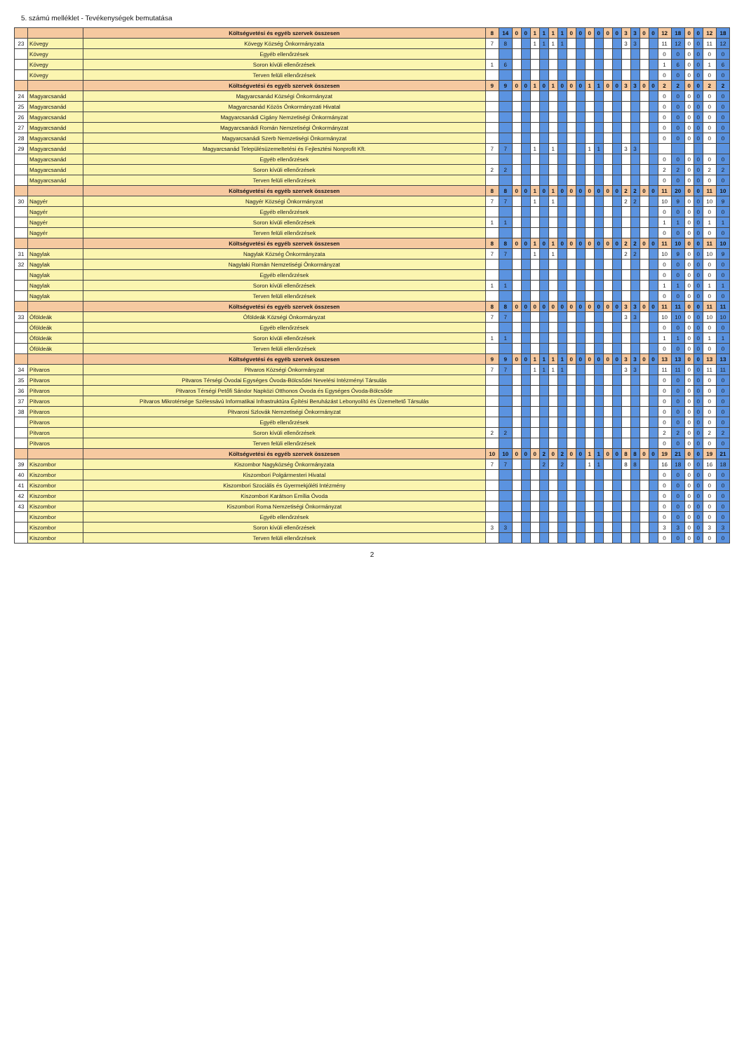5. számú melléklet - Tevékenységek bemutatása
| | | Költségvetési és egyéb szervek összesen | 8 | 14 | 0 | 0 | 1 | 1 | 1 | 1 | 0 | 0 | 0 | 0 | 0 | 0 | 3 | 3 | 0 | 0 | 12 | 18 | 0 | 0 | 12 | 18 |
| 23 | Kövegy | Kövegy Község Önkormányzata | 7 | 8 | | | 1 | 1 | 1 | 1 | | | | | | | 3 | 3 | | | 11 | 12 | 0 | 0 | 11 | 12 |
| | Kövegy | Egyéb ellenőrzések | | | | | | | | | | | | | | | | | | | 0 | 0 | 0 | 0 | 0 | 0 |
| | Kövegy | Soron kívüli ellenőrzések | 1 | 6 | | | | | | | | | | | | | | | | | 1 | 6 | 0 | 0 | 1 | 6 |
| | Kövegy | Terven felüli ellenőrzések | | | | | | | | | | | | | | | | | | | 0 | 0 | 0 | 0 | 0 | 0 |
| | | Költségvetési és egyéb szervek összesen | 9 | 9 | 0 | 0 | 1 | 0 | 1 | 0 | 0 | 0 | 1 | 1 | 0 | 0 | 3 | 3 | 0 | 0 | 2 | 2 | 0 | 0 | 2 | 2 |
| 24 | Magyarcsanád | Magyarcsanád Községi Önkormányzat | | | | | | | | | | | | | | | | | | | 0 | 0 | 0 | 0 | 0 | 0 |
| 25 | Magyarcsanád | Magyarcsanád Közös Önkormányzati Hivatal | | | | | | | | | | | | | | | | | | | 0 | 0 | 0 | 0 | 0 | 0 |
| 26 | Magyarcsanád | Magyarcsanádi Cigány Nemzetiségi Önkormányzat | | | | | | | | | | | | | | | | | | | 0 | 0 | 0 | 0 | 0 | 0 |
| 27 | Magyarcsanád | Magyarcsanádi Román Nemzetiségi Önkormányzat | | | | | | | | | | | | | | | | | | | 0 | 0 | 0 | 0 | 0 | 0 |
| 28 | Magyarcsanád | Magyarcsanádi Szerb Nemzetiségi Önkormányzat | | | | | | | | | | | | | | | | | | | 0 | 0 | 0 | 0 | 0 | 0 |
| 29 | Magyarcsanád | Magyarcsanád Településüzemeltetési és Fejlesztési Nonprofit Kft. | 7 | 7 | | | 1 | | 1 | | | | 1 | 1 | | | 3 | 3 | | | | | | | | |
| | Magyarcsanád | Egyéb ellenőrzések | | | | | | | | | | | | | | | | | | | 0 | 0 | 0 | 0 | 0 | 0 |
| | Magyarcsanád | Soron kívüli ellenőrzések | 2 | 2 | | | | | | | | | | | | | | | | | 2 | 2 | 0 | 0 | 2 | 2 |
| | Magyarcsanád | Terven felüli ellenőrzések | | | | | | | | | | | | | | | | | | | 0 | 0 | 0 | 0 | 0 | 0 |
| | | Költségvetési és egyéb szervek összesen | 8 | 8 | 0 | 0 | 1 | 0 | 1 | 0 | 0 | 0 | 0 | 0 | 0 | 0 | 2 | 2 | 0 | 0 | 11 | 20 | 0 | 0 | 11 | 10 |
| 30 | Nagyér | Nagyér Községi Önkormányzat | 7 | 7 | | | 1 | | 1 | | | | | | | | 2 | 2 | | | 10 | 9 | 0 | 0 | 10 | 9 |
| | Nagyér | Egyéb ellenőrzések | | | | | | | | | | | | | | | | | | | 0 | 0 | 0 | 0 | 0 | 0 |
| | Nagyér | Soron kívüli ellenőrzések | 1 | 1 | | | | | | | | | | | | | | | | | 1 | 1 | 0 | 0 | 1 | 1 |
| | Nagyér | Terven felüli ellenőrzések | | | | | | | | | | | | | | | | | | | 0 | 0 | 0 | 0 | 0 | 0 |
| | | Költségvetési és egyéb szervek összesen | 8 | 8 | 0 | 0 | 1 | 0 | 1 | 0 | 0 | 0 | 0 | 0 | 0 | 0 | 2 | 2 | 0 | 0 | 11 | 10 | 0 | 0 | 11 | 10 |
| 31 | Nagylak | Nagylak Község Önkormányzata | 7 | 7 | | | 1 | | 1 | | | | | | | | 2 | 2 | | | 10 | 9 | 0 | 0 | 10 | 9 |
| 32 | Nagylak | Nagylaki Román Nemzetiségi Önkormányzat | | | | | | | | | | | | | | | | | | | 0 | 0 | 0 | 0 | 0 | 0 |
| | Nagylak | Egyéb ellenőrzések | | | | | | | | | | | | | | | | | | | 0 | 0 | 0 | 0 | 0 | 0 |
| | Nagylak | Soron kívüli ellenőrzések | 1 | 1 | | | | | | | | | | | | | | | | | 1 | 1 | 0 | 0 | 1 | 1 |
| | Nagylak | Terven felüli ellenőrzések | | | | | | | | | | | | | | | | | | | 0 | 0 | 0 | 0 | 0 | 0 |
| | | Költségvetési és egyéb szervek összesen | 8 | 8 | 0 | 0 | 0 | 0 | 0 | 0 | 0 | 0 | 0 | 0 | 0 | 0 | 3 | 3 | 0 | 0 | 11 | 11 | 0 | 0 | 11 | 11 |
| 33 | Óföldeák | Óföldeák Községi Önkormányzat | 7 | 7 | | | | | | | | | | | | | 3 | 3 | | | 10 | 10 | 0 | 0 | 10 | 10 |
| | Óföldeák | Egyéb ellenőrzések | | | | | | | | | | | | | | | | | | | 0 | 0 | 0 | 0 | 0 | 0 |
| | Óföldeák | Soron kívüli ellenőrzések | 1 | 1 | | | | | | | | | | | | | | | | | 1 | 1 | 0 | 0 | 1 | 1 |
| | Óföldeák | Terven felüli ellenőrzések | | | | | | | | | | | | | | | | | | | 0 | 0 | 0 | 0 | 0 | 0 |
| | | Költségvetési és egyéb szervek összesen | 9 | 9 | 0 | 0 | 1 | 1 | 1 | 1 | 0 | 0 | 0 | 0 | 0 | 0 | 3 | 3 | 0 | 0 | 13 | 13 | 0 | 0 | 13 | 13 |
| 34 | Pitvaros | Pitvaros Községi Önkormányzat | 7 | 7 | | | 1 | 1 | 1 | 1 | | | | | | | 3 | 3 | | | 11 | 11 | 0 | 0 | 11 | 11 |
| 35 | Pitvaros | Pitvaros Térségi Óvodai Egységes Óvoda-Bölcsődei Nevelési Intézményi Társulás | | | | | | | | | | | | | | | | | | | 0 | 0 | 0 | 0 | 0 | 0 |
| 36 | Pitvaros | Pitvaros Térségi Petőfi Sándor Napközi Otthonos Óvoda és Egységes Óvoda-Bölcsőde | | | | | | | | | | | | | | | | | | | 0 | 0 | 0 | 0 | 0 | 0 |
| 37 | Pitvaros | Pitvaros Mikrotérsége Szélessávú Informatikai Infrastruktúra Építési Beruházást Lebonyolító és Üzemeltető Társulás | | | | | | | | | | | | | | | | | | | 0 | 0 | 0 | 0 | 0 | 0 |
| 38 | Pitvaros | Pitvarosi Szlovák Nemzetiségi Önkormányzat | | | | | | | | | | | | | | | | | | | 0 | 0 | 0 | 0 | 0 | 0 |
| | Pitvaros | Egyéb ellenőrzések | | | | | | | | | | | | | | | | | | | 0 | 0 | 0 | 0 | 0 | 0 |
| | Pitvaros | Soron kívüli ellenőrzések | 2 | 2 | | | | | | | | | | | | | | | | | 2 | 2 | 0 | 0 | 2 | 2 |
| | Pitvaros | Terven felüli ellenőrzések | | | | | | | | | | | | | | | | | | | 0 | 0 | 0 | 0 | 0 | 0 |
| | | Költségvetési és egyéb szervek összesen | 10 | 10 | 0 | 0 | 0 | 2 | 0 | 2 | 0 | 0 | 1 | 1 | 0 | 0 | 8 | 8 | 0 | 0 | 19 | 21 | 0 | 0 | 19 | 21 |
| 39 | Kiszombor | Kiszombor Nagyközség Önkormányzata | 7 | 7 | | | | 2 | | 2 | | | 1 | 1 | | | 8 | 8 | | | 16 | 18 | 0 | 0 | 16 | 18 |
| 40 | Kiszombor | Kiszombori Polgármesteri Hivatal | | | | | | | | | | | | | | | | | | | 0 | 0 | 0 | 0 | 0 | 0 |
| 41 | Kiszombor | Kiszombori Szociális és Gyermekjóléti Intézmény | | | | | | | | | | | | | | | | | | | 0 | 0 | 0 | 0 | 0 | 0 |
| 42 | Kiszombor | Kiszombori Karátson Emília Óvoda | | | | | | | | | | | | | | | | | | | 0 | 0 | 0 | 0 | 0 | 0 |
| 43 | Kiszombor | Kiszombori Roma Nemzetiségi Önkormányzat | | | | | | | | | | | | | | | | | | | 0 | 0 | 0 | 0 | 0 | 0 |
| | Kiszombor | Egyéb ellenőrzések | | | | | | | | | | | | | | | | | | | 0 | 0 | 0 | 0 | 0 | 0 |
| | Kiszombor | Soron kívüli ellenőrzések | 3 | 3 | | | | | | | | | | | | | | | | | 3 | 3 | 0 | 0 | 3 | 3 |
| | Kiszombor | Terven felüli ellenőrzések | | | | | | | | | | | | | | | | | | | 0 | 0 | 0 | 0 | 0 | 0 |
2